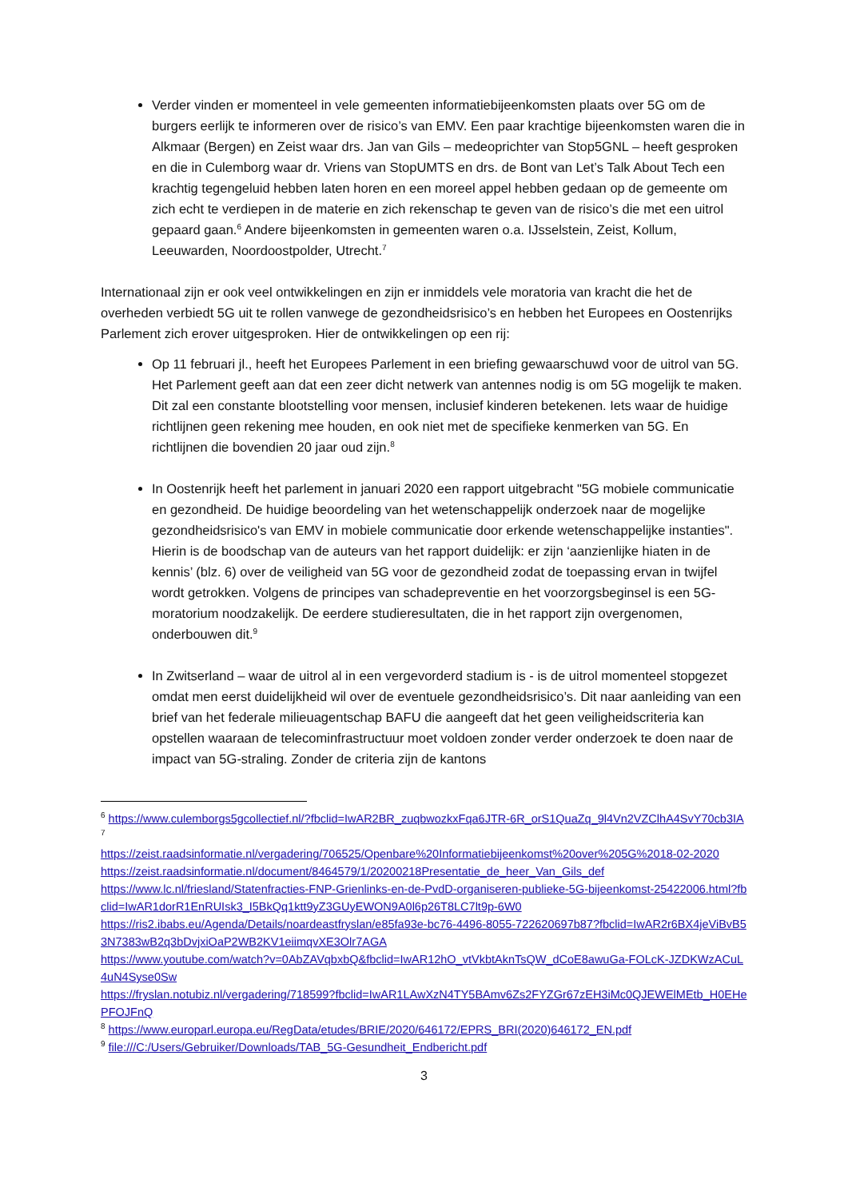Verder vinden er momenteel in vele gemeenten informatiebijeenkomsten plaats over 5G om de burgers eerlijk te informeren over de risico’s van EMV. Een paar krachtige bijeenkomsten waren die in Alkmaar (Bergen) en Zeist waar drs. Jan van Gils – medeoprichter van Stop5GNL – heeft gesproken en die in Culemborg waar dr. Vriens van StopUMTS en drs. de Bont van Let’s Talk About Tech een krachtig tegengeluid hebben laten horen en een moreel appel hebben gedaan op de gemeente om zich echt te verdiepen in de materie en zich rekenschap te geven van de risico’s die met een uitrol gepaard gaan.<sup>6</sup> Andere bijeenkomsten in gemeenten waren o.a. IJsselstein, Zeist, Kollum, Leeuwarden, Noordoostpolder, Utrecht.<sup>7</sup>
Internationaal zijn er ook veel ontwikkelingen en zijn er inmiddels vele moratoria van kracht die het de overheden verbiedt 5G uit te rollen vanwege de gezondheidsrisico’s en hebben het Europees en Oostenrijks Parlement zich erover uitgesproken. Hier de ontwikkelingen op een rij:
Op 11 februari jl., heeft het Europees Parlement in een briefing gewaarschuwd voor de uitrol van 5G. Het Parlement geeft aan dat een zeer dicht netwerk van antennes nodig is om 5G mogelijk te maken. Dit zal een constante blootstelling voor mensen, inclusief kinderen betekenen. Iets waar de huidige richtlijnen geen rekening mee houden, en ook niet met de specifieke kenmerken van 5G. En richtlijnen die bovendien 20 jaar oud zijn.<sup>8</sup>
In Oostenrijk heeft het parlement in januari 2020 een rapport uitgebracht "5G mobiele communicatie en gezondheid. De huidige beoordeling van het wetenschappelijk onderzoek naar de mogelijke gezondheidsrisico's van EMV in mobiele communicatie door erkende wetenschappelijke instanties". Hierin is de boodschap van de auteurs van het rapport duidelijk: er zijn ‘aanzienlijke hiaten in de kennis’ (blz. 6) over de veiligheid van 5G voor de gezondheid zodat de toepassing ervan in twijfel wordt getrokken. Volgens de principes van schadepreventie en het voorzorgsbeginsel is een 5G-moratorium noodzakelijk. De eerdere studieresultaten, die in het rapport zijn overgenomen, onderbouwen dit.<sup>9</sup>
In Zwitserland – waar de uitrol al in een vergevorderd stadium is - is de uitrol momenteel stopgezet omdat men eerst duidelijkheid wil over de eventuele gezondheidsrisico’s. Dit naar aanleiding van een brief van het federale milieuagentschap BAFU die aangeeft dat het geen veiligheidscriteria kan opstellen waaraan de telecominfrastructuur moet voldoen zonder verder onderzoek te doen naar de impact van 5G-straling. Zonder de criteria zijn de kantons
<sup>6</sup> https://www.culemborgs5gcollectief.nl/?fbclid=IwAR2BR_zuqbwozkxFqa6JTR-6R_orS1QuaZq_9l4Vn2VZClhA4SvY70cb3IA
<sup>7</sup>
https://zeist.raadsinformatie.nl/vergadering/706525/Openbare%20Informatiebijeenkomst%20over%205G%2018-02-2020
https://zeist.raadsinformatie.nl/document/8464579/1/20200218Presentatie_de_heer_Van_Gils_def
https://www.lc.nl/friesland/Statenfracties-FNP-Grienlinks-en-de-PvdD-organiseren-publieke-5G-bijeenkomst-25422006.html?fbclid=IwAR1dorR1EnRUIsk3_I5BkQq1ktt9yZ3GUyEWON9A0l6p26T8LC7lt9p-6W0
https://ris2.ibabs.eu/Agenda/Details/noardeastfryslan/e85fa93e-bc76-4496-8055-722620697b87?fbclid=IwAR2r6BX4jeViBvB53N7383wB2q3bDvjxiOaP2WB2KV1eiimqvXE3Olr7AGA
https://www.youtube.com/watch?v=0AbZAVqbxbQ&fbclid=IwAR12hO_vtVkbtAknTsQW_dCoE8awuGa-FOLcK-JZDKWzACuL4uN4Syse0Sw
https://fryslan.notubiz.nl/vergadering/718599?fbclid=IwAR1LAwXzN4TY5BAmv6Zs2FYZGr67zEH3iMc0QJEWElMEtb_H0EHePFOJFnQ
<sup>8</sup> https://www.europarl.europa.eu/RegData/etudes/BRIE/2020/646172/EPRS_BRI(2020)646172_EN.pdf
<sup>9</sup> file:///C:/Users/Gebruiker/Downloads/TAB_5G-Gesundheit_Endbericht.pdf
3